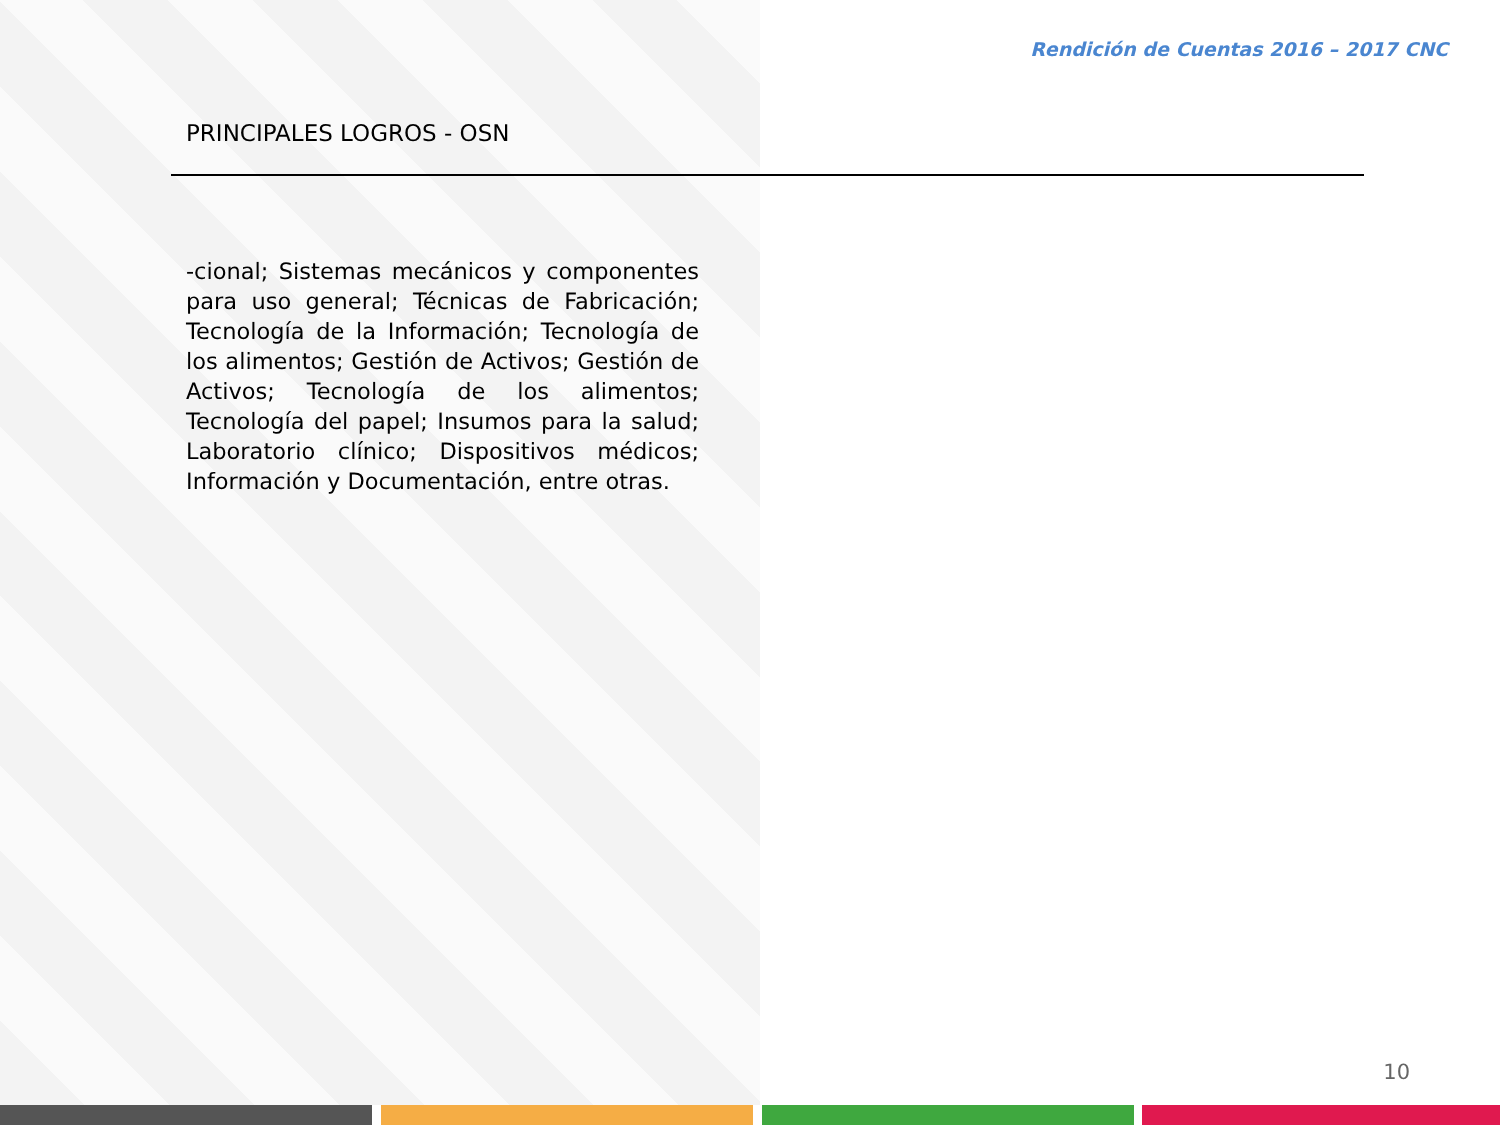Rendición de Cuentas 2016 – 2017 CNC
PRINCIPALES LOGROS - OSN
-cional; Sistemas mecánicos y componentes para uso general; Técnicas de Fabricación; Tecnología de la Información; Tecnología de los alimentos; Gestión de Activos; Gestión de Activos; Tecnología de los alimentos; Tecnología del papel; Insumos para la salud; Laboratorio clínico; Dispositivos médicos; Información y Documentación, entre otras.
10